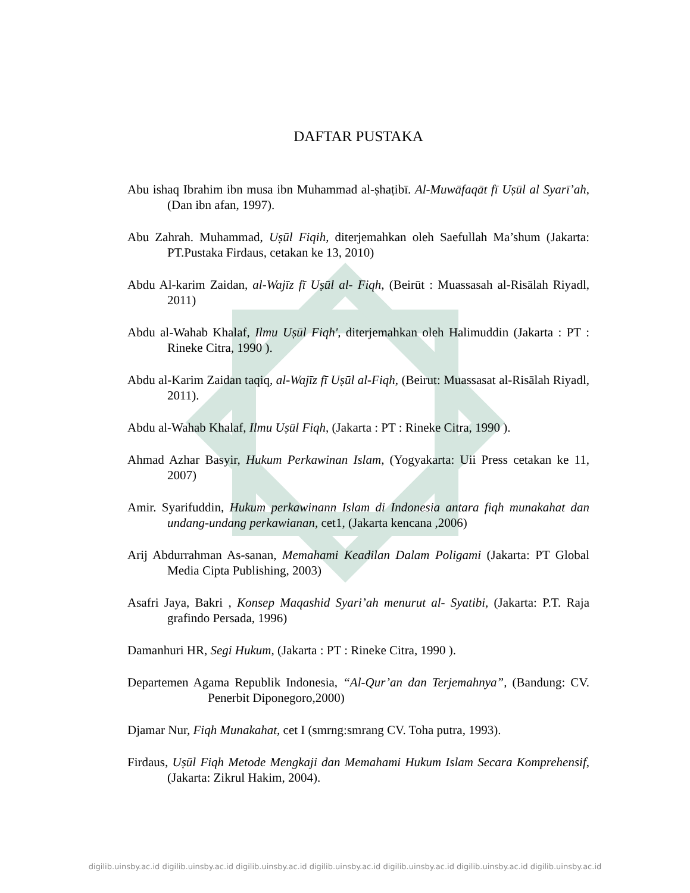DAFTAR PUSTAKA
Abu ishaq Ibrahim ibn musa ibn Muhammad al-ṣhaṭibī. Al-Muwāfaqāt fī Uṣūl al Syarī’ah, (Dan ibn afan, 1997).
Abu Zahrah. Muhammad, Uṣūl Fiqih, diterjemahkan oleh Saefullah Ma’shum (Jakarta: PT.Pustaka Firdaus, cetakan ke 13, 2010)
Abdu Al-karim Zaidan, al-Wajīz fī Uṣūl al- Fiqh, (Beirūt : Muassasah al-Risālah Riyadl, 2011)
Abdu al-Wahab Khalaf, Ilmu Uṣūl Fiqh', diterjemahkan oleh Halimuddin (Jakarta : PT : Rineke Citra, 1990 ).
Abdu al-Karim Zaidan taqiq, al-Wajīz fī Uṣūl al-Fiqh, (Beirut: Muassasat al-Risālah Riyadl, 2011).
Abdu al-Wahab Khalaf, Ilmu Uṣūl Fiqh, (Jakarta : PT : Rineke Citra, 1990 ).
Ahmad Azhar Basyir, Hukum Perkawinan Islam, (Yogyakarta: Uii Press cetakan ke 11, 2007)
Amir. Syarifuddin, Hukum perkawinann Islam di Indonesia antara fiqh munakahat dan undang-undang perkawianan, cet1, (Jakarta kencana ,2006)
Arij Abdurrahman As-sanan, Memahami Keadilan Dalam Poligami (Jakarta: PT Global Media Cipta Publishing, 2003)
Asafri Jaya, Bakri , Konsep Maqashid Syari’ah menurut al- Syatibi, (Jakarta: P.T. Raja grafindo Persada, 1996)
Damanhuri HR, Segi Hukum, (Jakarta : PT : Rineke Citra, 1990 ).
Departemen Agama Republik Indonesia, “Al-Qur’an dan Terjemahnya”, (Bandung: CV. Penerbit Diponegoro,2000)
Djamar Nur, Fiqh Munakahat, cet I (smrng:smrang CV. Toha putra, 1993).
Firdaus, Uṣūl Fiqh Metode Mengkaji dan Memahami Hukum Islam Secara Komprehensif,(Jakarta: Zikrul Hakim, 2004).
digilib.uinsby.ac.id digilib.uinsby.ac.id digilib.uinsby.ac.id digilib.uinsby.ac.id digilib.uinsby.ac.id digilib.uinsby.ac.id digilib.uinsby.ac.id